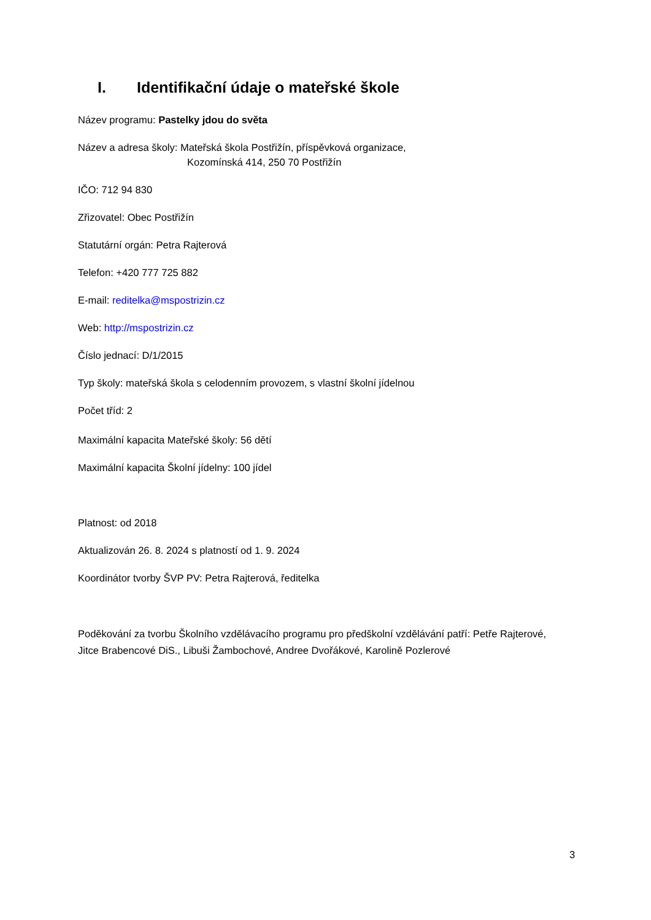I. Identifikační údaje o mateřské škole
Název programu: Pastelky jdou do světa
Název a adresa školy: Mateřská škola Postřižín, příspěvková organizace,
Kozomínská 414, 250 70 Postřižín
IČO: 712 94 830
Zřizovatel: Obec Postřižín
Statutární orgán: Petra Rajterová
Telefon: +420 777 725 882
E-mail: reditelka@mspostrizin.cz
Web: http://mspostrizin.cz
Číslo jednací: D/1/2015
Typ školy: mateřská škola s celodenním provozem, s vlastní školní jídelnou
Počet tříd: 2
Maximální kapacita Mateřské školy: 56 dětí
Maximální kapacita Školní jídelny: 100 jídel
Platnost: od 2018
Aktualizován 26. 8. 2024 s platností od 1. 9. 2024
Koordinátor tvorby ŠVP PV: Petra Rajterová, ředitelka
Poděkování za tvorbu Školního vzdělávacího programu pro předškolní vzdělávání patří: Petře Rajterové, Jitce Brabencové DiS., Libuši Žambochové, Andree Dvořákové, Karolině Pozlerové
3